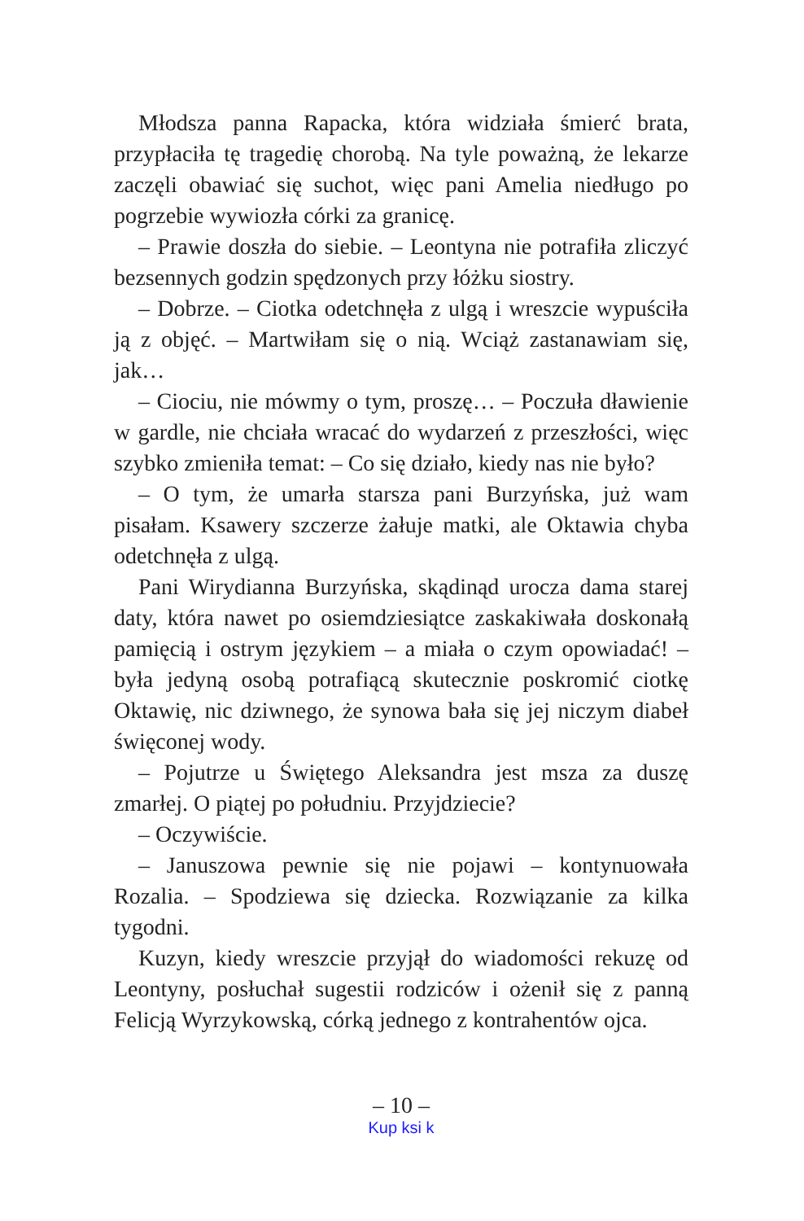Młodsza panna Rapacka, która widziała śmierć brata, przypłaciła tę tragedię chorobą. Na tyle poważną, że lekarze zaczęli obawiać się suchot, więc pani Amelia niedługo po pogrzebie wywiozła córki za granicę.
– Prawie doszła do siebie. – Leontyna nie potrafiła zliczyć bezsennych godzin spędzonych przy łóżku siostry.
– Dobrze. – Ciotka odetchnęła z ulgą i wreszcie wypuściła ją z objęć. – Martwiłam się o nią. Wciąż zastanawiam się, jak…
– Ciociu, nie mówmy o tym, proszę… – Poczuła dławienie w gardle, nie chciała wracać do wydarzeń z przeszłości, więc szybko zmieniła temat: – Co się działo, kiedy nas nie było?
– O tym, że umarła starsza pani Burzyńska, już wam pisałam. Ksawery szczerze żałuje matki, ale Oktawia chyba odetchnęła z ulgą.
Pani Wirydianna Burzyńska, skądinąd urocza dama starej daty, która nawet po osiemdziesiątce zaskakiwała doskonałą pamięcią i ostrym językiem – a miała o czym opowiadać! – była jedyną osobą potrafiącą skutecznie poskromić ciotkę Oktawię, nic dziwnego, że synowa bała się jej niczym diabeł święconej wody.
– Pojutrze u Świętego Aleksandra jest msza za duszę zmarłej. O piątej po południu. Przyjdziecie?
– Oczywiście.
– Januszowa pewnie się nie pojawi – kontynuowała Rozalia. – Spodziewa się dziecka. Rozwiązanie za kilka tygodni.
Kuzyn, kiedy wreszcie przyjął do wiadomości rekuzę od Leontyny, posłuchał sugestii rodziców i ożenił się z panną Felicją Wyrzykowską, córką jednego z kontrahentów ojca.
– 10 –
Kup ksi k